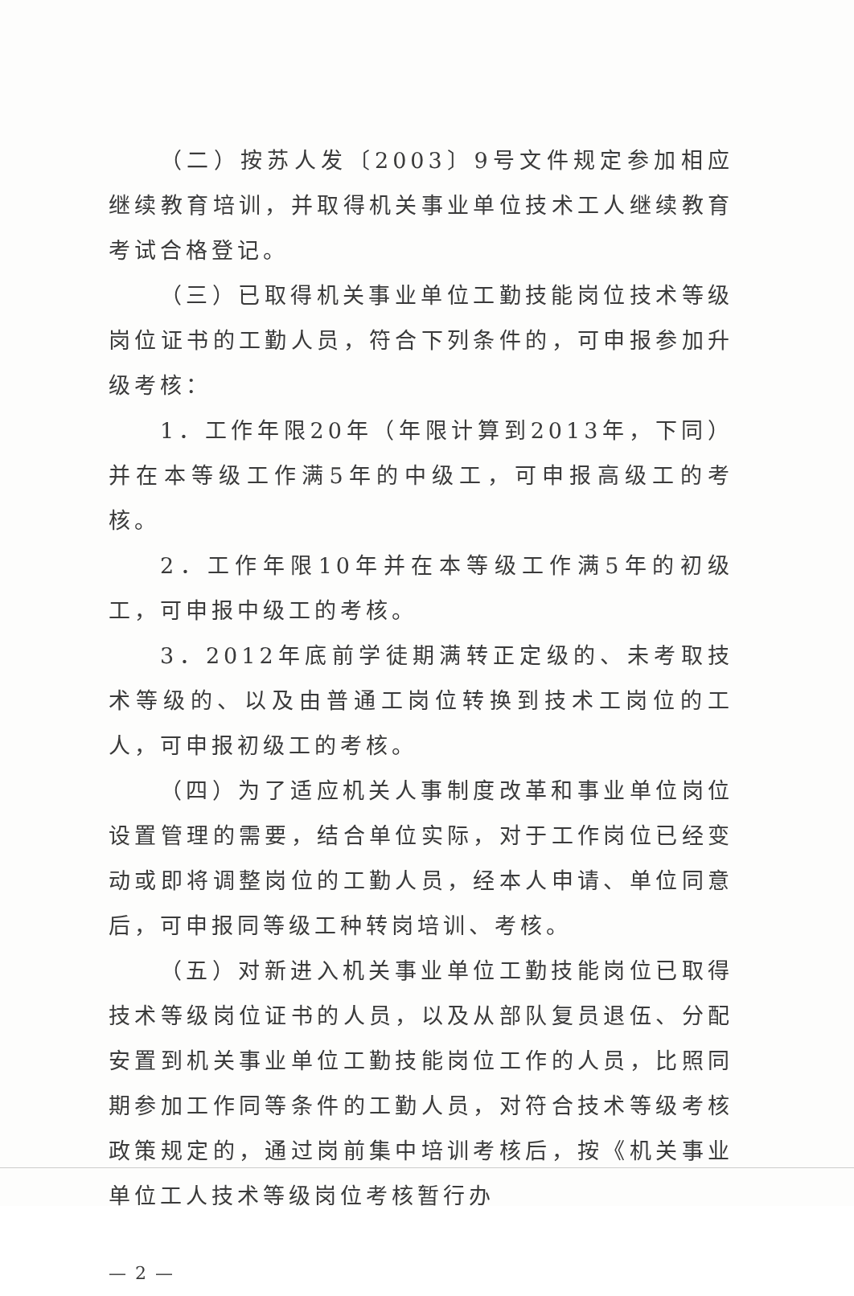（二）按苏人发〔2003〕9号文件规定参加相应继续教育培训，并取得机关事业单位技术工人继续教育考试合格登记。
（三）已取得机关事业单位工勤技能岗位技术等级岗位证书的工勤人员，符合下列条件的，可申报参加升级考核：
1．工作年限20年（年限计算到2013年，下同）并在本等级工作满5年的中级工，可申报高级工的考核。
2．工作年限10年并在本等级工作满5年的初级工，可申报中级工的考核。
3．2012年底前学徒期满转正定级的、未考取技术等级的、以及由普通工岗位转换到技术工岗位的工人，可申报初级工的考核。
（四）为了适应机关人事制度改革和事业单位岗位设置管理的需要，结合单位实际，对于工作岗位已经变动或即将调整岗位的工勤人员，经本人申请、单位同意后，可申报同等级工种转岗培训、考核。
（五）对新进入机关事业单位工勤技能岗位已取得技术等级岗位证书的人员，以及从部队复员退伍、分配安置到机关事业单位工勤技能岗位工作的人员，比照同期参加工作同等条件的工勤人员，对符合技术等级考核政策规定的，通过岗前集中培训考核后，按《机关事业单位工人技术等级岗位考核暂行办
— 2 —